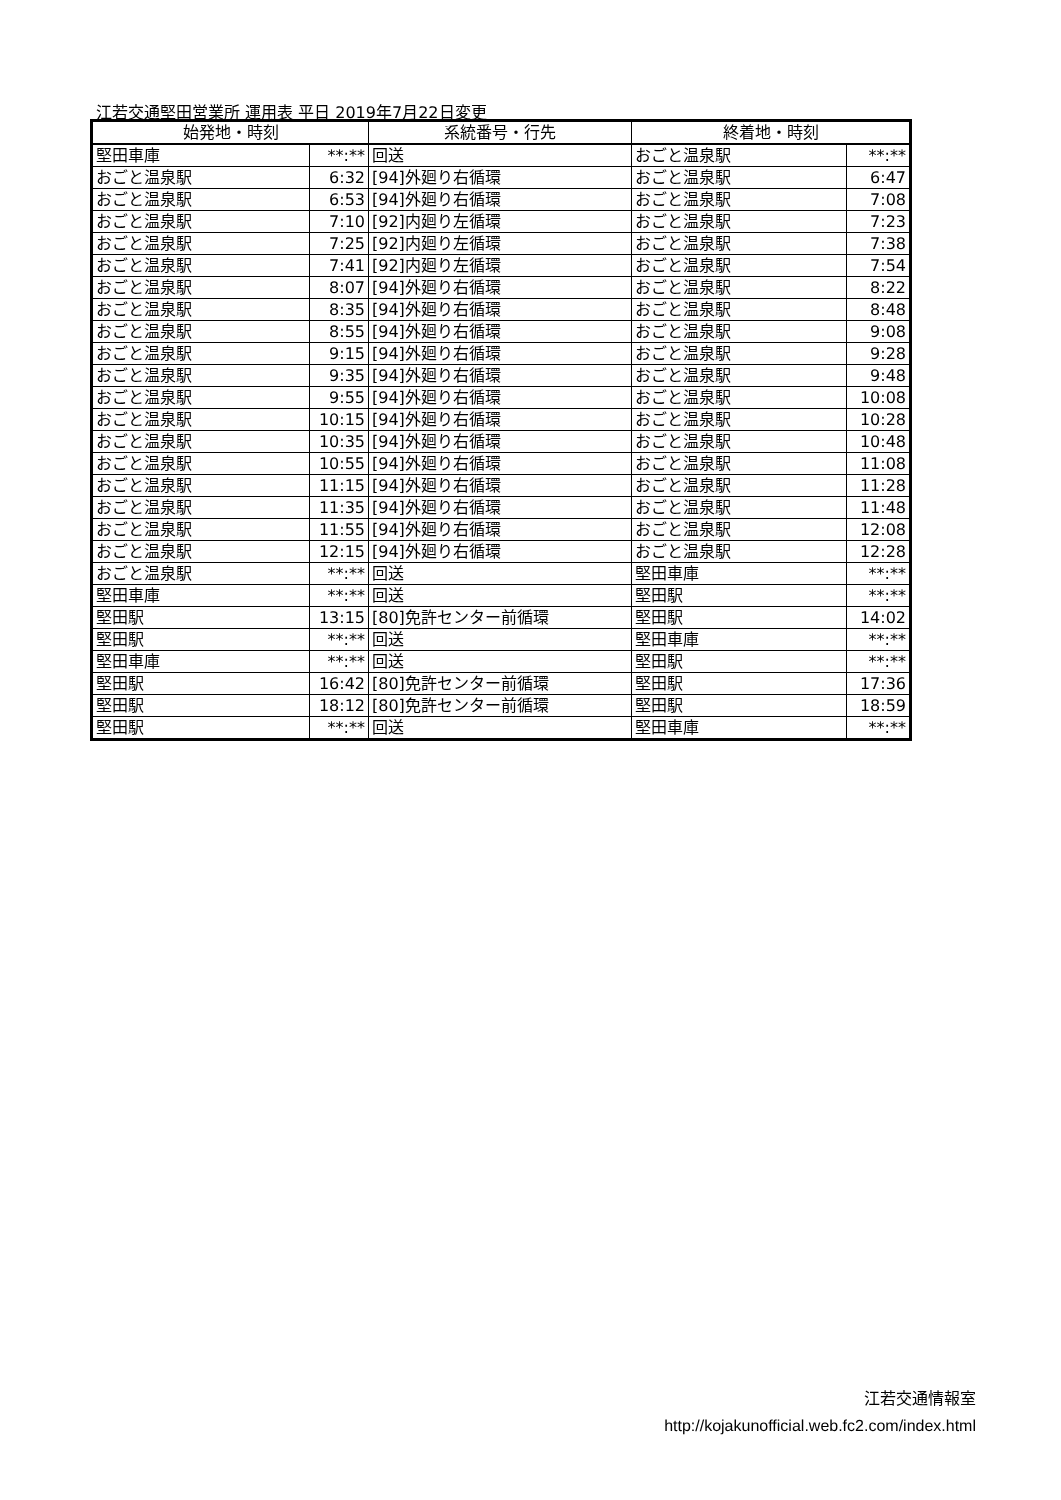江若交通堅田営業所 運用表 平日 2019年7月22日変更
| 始発地・時刻 | | 系統番号・行先 | 終着地・時刻 | |
| --- | --- | --- | --- | --- |
| 堅田車庫 | **:** | 回送 | おごと温泉駅 | **:** |
| おごと温泉駅 | 6:32 | [94]外廻り右循環 | おごと温泉駅 | 6:47 |
| おごと温泉駅 | 6:53 | [94]外廻り右循環 | おごと温泉駅 | 7:08 |
| おごと温泉駅 | 7:10 | [92]内廻り左循環 | おごと温泉駅 | 7:23 |
| おごと温泉駅 | 7:25 | [92]内廻り左循環 | おごと温泉駅 | 7:38 |
| おごと温泉駅 | 7:41 | [92]内廻り左循環 | おごと温泉駅 | 7:54 |
| おごと温泉駅 | 8:07 | [94]外廻り右循環 | おごと温泉駅 | 8:22 |
| おごと温泉駅 | 8:35 | [94]外廻り右循環 | おごと温泉駅 | 8:48 |
| おごと温泉駅 | 8:55 | [94]外廻り右循環 | おごと温泉駅 | 9:08 |
| おごと温泉駅 | 9:15 | [94]外廻り右循環 | おごと温泉駅 | 9:28 |
| おごと温泉駅 | 9:35 | [94]外廻り右循環 | おごと温泉駅 | 9:48 |
| おごと温泉駅 | 9:55 | [94]外廻り右循環 | おごと温泉駅 | 10:08 |
| おごと温泉駅 | 10:15 | [94]外廻り右循環 | おごと温泉駅 | 10:28 |
| おごと温泉駅 | 10:35 | [94]外廻り右循環 | おごと温泉駅 | 10:48 |
| おごと温泉駅 | 10:55 | [94]外廻り右循環 | おごと温泉駅 | 11:08 |
| おごと温泉駅 | 11:15 | [94]外廻り右循環 | おごと温泉駅 | 11:28 |
| おごと温泉駅 | 11:35 | [94]外廻り右循環 | おごと温泉駅 | 11:48 |
| おごと温泉駅 | 11:55 | [94]外廻り右循環 | おごと温泉駅 | 12:08 |
| おごと温泉駅 | 12:15 | [94]外廻り右循環 | おごと温泉駅 | 12:28 |
| おごと温泉駅 | **:** | 回送 | 堅田車庫 | **:** |
| 堅田車庫 | **:** | 回送 | 堅田駅 | **:** |
| 堅田駅 | 13:15 | [80]免許センター前循環 | 堅田駅 | 14:02 |
| 堅田駅 | **:** | 回送 | 堅田車庫 | **:** |
| 堅田車庫 | **:** | 回送 | 堅田駅 | **:** |
| 堅田駅 | 16:42 | [80]免許センター前循環 | 堅田駅 | 17:36 |
| 堅田駅 | 18:12 | [80]免許センター前循環 | 堅田駅 | 18:59 |
| 堅田駅 | **:** | 回送 | 堅田車庫 | **:** |
江若交通情報室
http://kojakunofficial.web.fc2.com/index.html